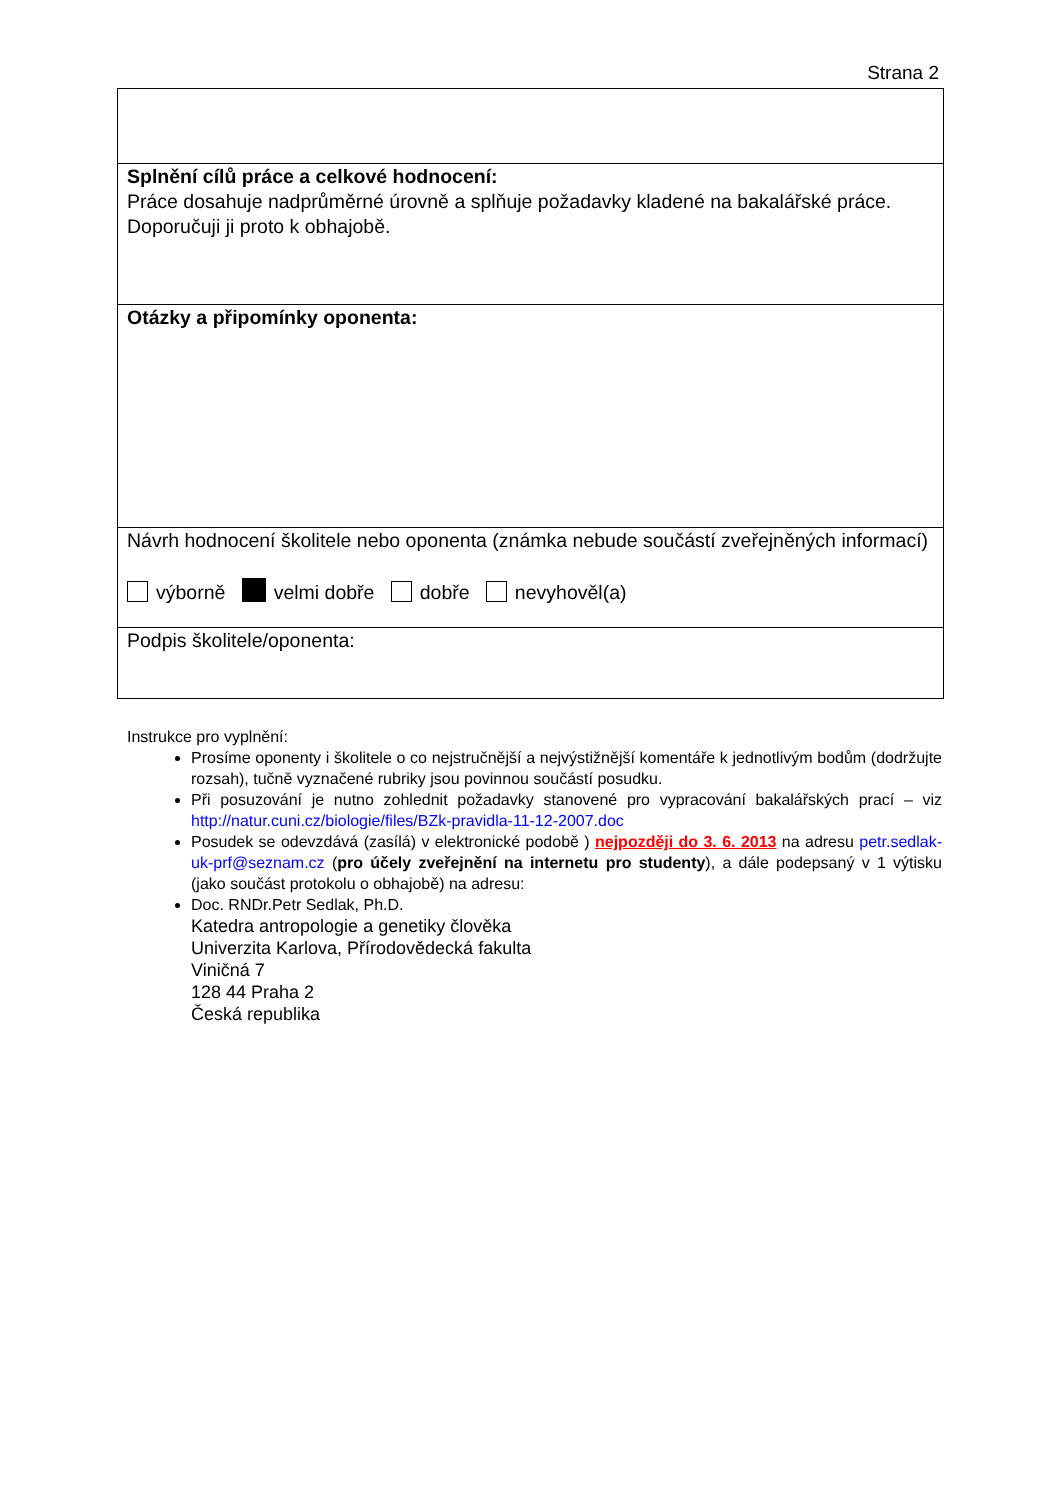Strana 2
| Splnění cílů práce a celkové hodnocení: Práce dosahuje nadprůměrné úrovně a splňuje požadavky kladené na bakalářské práce. Doporučuji ji proto k obhajobě. |
| Otázky a připomínky oponenta: |
| Návrh hodnocení školitele nebo oponenta (známka nebude součástí zveřejněných informací) výborně velmi dobře dobře nevyhověl(a) |
| Podpis školitele/oponenta: |
Instrukce pro vyplnění:
Prosíme oponenty i školitele o co nejstručnější a nejvýstižnější komentáře k jednotlivým bodům (dodržujte rozsah), tučně vyznačené rubriky jsou povinnou součástí posudku.
Při posuzování je nutno zohlednit požadavky stanovené pro vypracování bakalářských prací – viz http://natur.cuni.cz/biologie/files/BZk-pravidla-11-12-2007.doc
Posudek se odevzdává (zasílá) v elektronické podobě ) nejpozději do 3. 6. 2013 na adresu petr.sedlak-uk-prf@seznam.cz (pro účely zveřejnění na internetu pro studenty), a dále podepsaný v 1 výtisku (jako součást protokolu o obhajobě) na adresu:
Doc. RNDr.Petr Sedlak, Ph.D.
Katedra antropologie a genetiky člověka
Univerzita Karlova, Přírodovědecká fakulta
Viničná 7
128 44 Praha 2
Česká republika